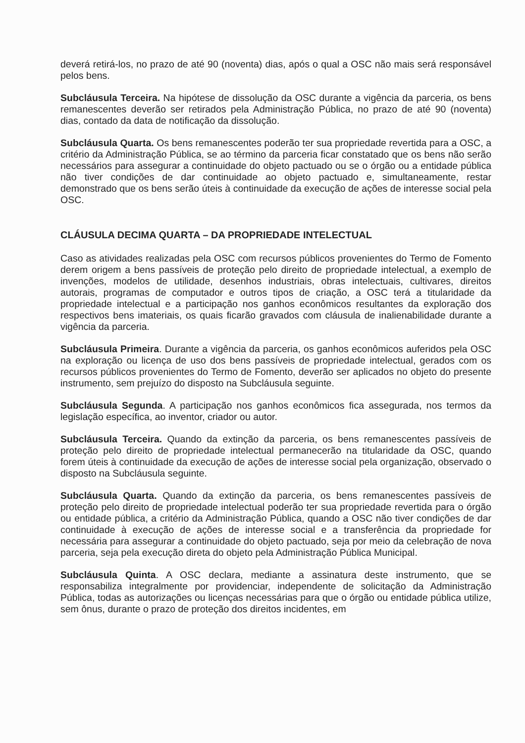deverá retirá-los, no prazo de até 90 (noventa) dias, após o qual a OSC não mais será responsável pelos bens.
Subcláusula Terceira. Na hipótese de dissolução da OSC durante a vigência da parceria, os bens remanescentes deverão ser retirados pela Administração Pública, no prazo de até 90 (noventa) dias, contado da data de notificação da dissolução.
Subcláusula Quarta. Os bens remanescentes poderão ter sua propriedade revertida para a OSC, a critério da Administração Pública, se ao término da parceria ficar constatado que os bens não serão necessários para assegurar a continuidade do objeto pactuado ou se o órgão ou a entidade pública não tiver condições de dar continuidade ao objeto pactuado e, simultaneamente, restar demonstrado que os bens serão úteis à continuidade da execução de ações de interesse social pela OSC.
CLÁUSULA DECIMA QUARTA – DA PROPRIEDADE INTELECTUAL
Caso as atividades realizadas pela OSC com recursos públicos provenientes do Termo de Fomento derem origem a bens passíveis de proteção pelo direito de propriedade intelectual, a exemplo de invenções, modelos de utilidade, desenhos industriais, obras intelectuais, cultivares, direitos autorais, programas de computador e outros tipos de criação, a OSC terá a titularidade da propriedade intelectual e a participação nos ganhos econômicos resultantes da exploração dos respectivos bens imateriais, os quais ficarão gravados com cláusula de inalienabilidade durante a vigência da parceria.
Subcláusula Primeira. Durante a vigência da parceria, os ganhos econômicos auferidos pela OSC na exploração ou licença de uso dos bens passíveis de propriedade intelectual, gerados com os recursos públicos provenientes do Termo de Fomento, deverão ser aplicados no objeto do presente instrumento, sem prejuízo do disposto na Subcláusula seguinte.
Subcláusula Segunda. A participação nos ganhos econômicos fica assegurada, nos termos da legislação específica, ao inventor, criador ou autor.
Subcláusula Terceira. Quando da extinção da parceria, os bens remanescentes passíveis de proteção pelo direito de propriedade intelectual permanecerão na titularidade da OSC, quando forem úteis à continuidade da execução de ações de interesse social pela organização, observado o disposto na Subcláusula seguinte.
Subcláusula Quarta. Quando da extinção da parceria, os bens remanescentes passíveis de proteção pelo direito de propriedade intelectual poderão ter sua propriedade revertida para o órgão ou entidade pública, a critério da Administração Pública, quando a OSC não tiver condições de dar continuidade à execução de ações de interesse social e a transferência da propriedade for necessária para assegurar a continuidade do objeto pactuado, seja por meio da celebração de nova parceria, seja pela execução direta do objeto pela Administração Pública Municipal.
Subcláusula Quinta. A OSC declara, mediante a assinatura deste instrumento, que se responsabiliza integralmente por providenciar, independente de solicitação da Administração Pública, todas as autorizações ou licenças necessárias para que o órgão ou entidade pública utilize, sem ônus, durante o prazo de proteção dos direitos incidentes, em